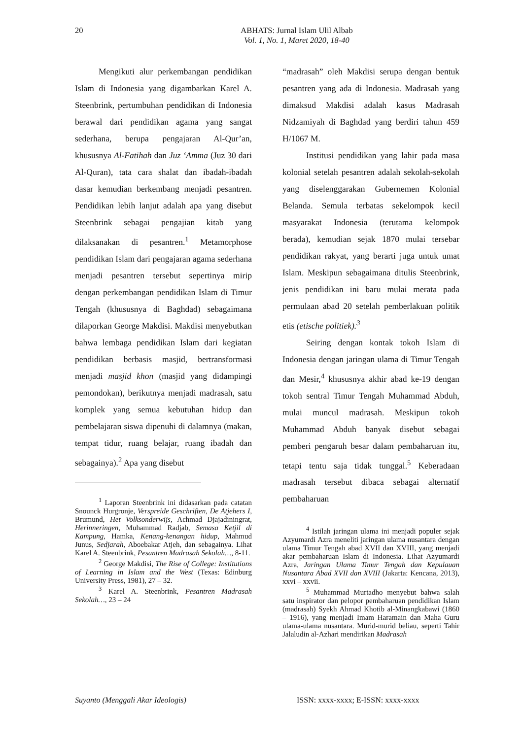20
ABHATS: Jurnal Islam Ulil Albab
Vol. 1, No. 1, Maret 2020, 18-40
Mengikuti alur perkembangan pendidikan Islam di Indonesia yang digambarkan Karel A. Steenbrink, pertumbuhan pendidikan di Indonesia berawal dari pendidikan agama yang sangat sederhana, berupa pengajaran Al-Qur’an, khususnya Al-Fatihah dan Juz ‘Amma (Juz 30 dari Al-Quran), tata cara shalat dan ibadah-ibadah dasar kemudian berkembang menjadi pesantren. Pendidikan lebih lanjut adalah apa yang disebut Steenbrink sebagai pengajian kitab yang dilaksanakan di pesantren.<sup>1</sup> Metamorphose pendidikan Islam dari pengajaran agama sederhana menjadi pesantren tersebut sepertinya mirip dengan perkembangan pendidikan Islam di Timur Tengah (khususnya di Baghdad) sebagaimana dilaporkan George Makdisi. Makdisi menyebutkan bahwa lembaga pendidikan Islam dari kegiatan pendidikan berbasis masjid, bertransformasi menjadi masjid khon (masjid yang didampingi pemondokan), berikutnya menjadi madrasah, satu komplek yang semua kebutuhan hidup dan pembelajaran siswa dipenuhi di dalamnya (makan, tempat tidur, ruang belajar, ruang ibadah dan sebagainya).<sup>2</sup> Apa yang disebut
<sup>1</sup> Laporan Steenbrink ini didasarkan pada catatan Snounck Hurgronje, Verspreide Geschriften, De Atjehers I, Brumund, Het Volksonderwijs, Achmad Djajadiningrat, Herinneringen, Muhammad Radjab, Semasa Ketjil di Kampung, Hamka, Kenang-kenangan hidup, Mahmud Junus, Sedjarah, Aboebakar Atjeh, dan sebagainya. Lihat Karel A. Steenbrink, Pesantren Madrasah Sekolah…, 8-11.
<sup>2</sup> George Makdisi, The Rise of College: Institutions of Learning in Islam and the West (Texas: Edinburg University Press, 1981), 27 – 32.
<sup>3</sup> Karel A. Steenbrink, Pesantren Madrasah Sekolah…, 23 – 24
“madrasah” oleh Makdisi serupa dengan bentuk pesantren yang ada di Indonesia. Madrasah yang dimaksud Makdisi adalah kasus Madrasah Nidzamiyah di Baghdad yang berdiri tahun 459 H/1067 M.
Institusi pendidikan yang lahir pada masa kolonial setelah pesantren adalah sekolah-sekolah yang diselenggarakan Gubernemen Kolonial Belanda. Semula terbatas sekelompok kecil masyarakat Indonesia (terutama kelompok berada), kemudian sejak 1870 mulai tersebar pendidikan rakyat, yang berarti juga untuk umat Islam. Meskipun sebagaimana ditulis Steenbrink, jenis pendidikan ini baru mulai merata pada permulaan abad 20 setelah pemberlakuan politik etis (etische politiek).<sup>3</sup>
Seiring dengan kontak tokoh Islam di Indonesia dengan jaringan ulama di Timur Tengah dan Mesir,<sup>4</sup> khususnya akhir abad ke-19 dengan tokoh sentral Timur Tengah Muhammad Abduh, mulai muncul madrasah. Meskipun tokoh Muhammad Abduh banyak disebut sebagai pemberi pengaruh besar dalam pembaharuan itu, tetapi tentu saja tidak tunggal.<sup>5</sup> Keberadaan madrasah tersebut dibaca sebagai alternatif pembaharuan
<sup>4</sup> Istilah jaringan ulama ini menjadi populer sejak Azyumardi Azra meneliti jaringan ulama nusantara dengan ulama Timur Tengah abad XVII dan XVIII, yang menjadi akar pembaharuan Islam di Indonesia. Lihat Azyumardi Azra, Jaringan Ulama Timur Tengah dan Kepulauan Nusantara Abad XVII dan XVIII (Jakarta: Kencana, 2013), xxvi – xxvii.
<sup>5</sup> Muhammad Murtadho menyebut bahwa salah satu inspirator dan pelopor pembaharuan pendidikan Islam (madrasah) Syekh Ahmad Khotib al-Minangkabawi (1860 – 1916), yang menjadi Imam Haramain dan Maha Guru ulama-ulama nusantara. Murid-murid beliau, seperti Tahir Jalaludin al-Azhari mendirikan Madrasah
Suyanto (Menggali Akar Ideologis) ISSN: xxxx-xxxx; E-ISSN: xxxx-xxxx